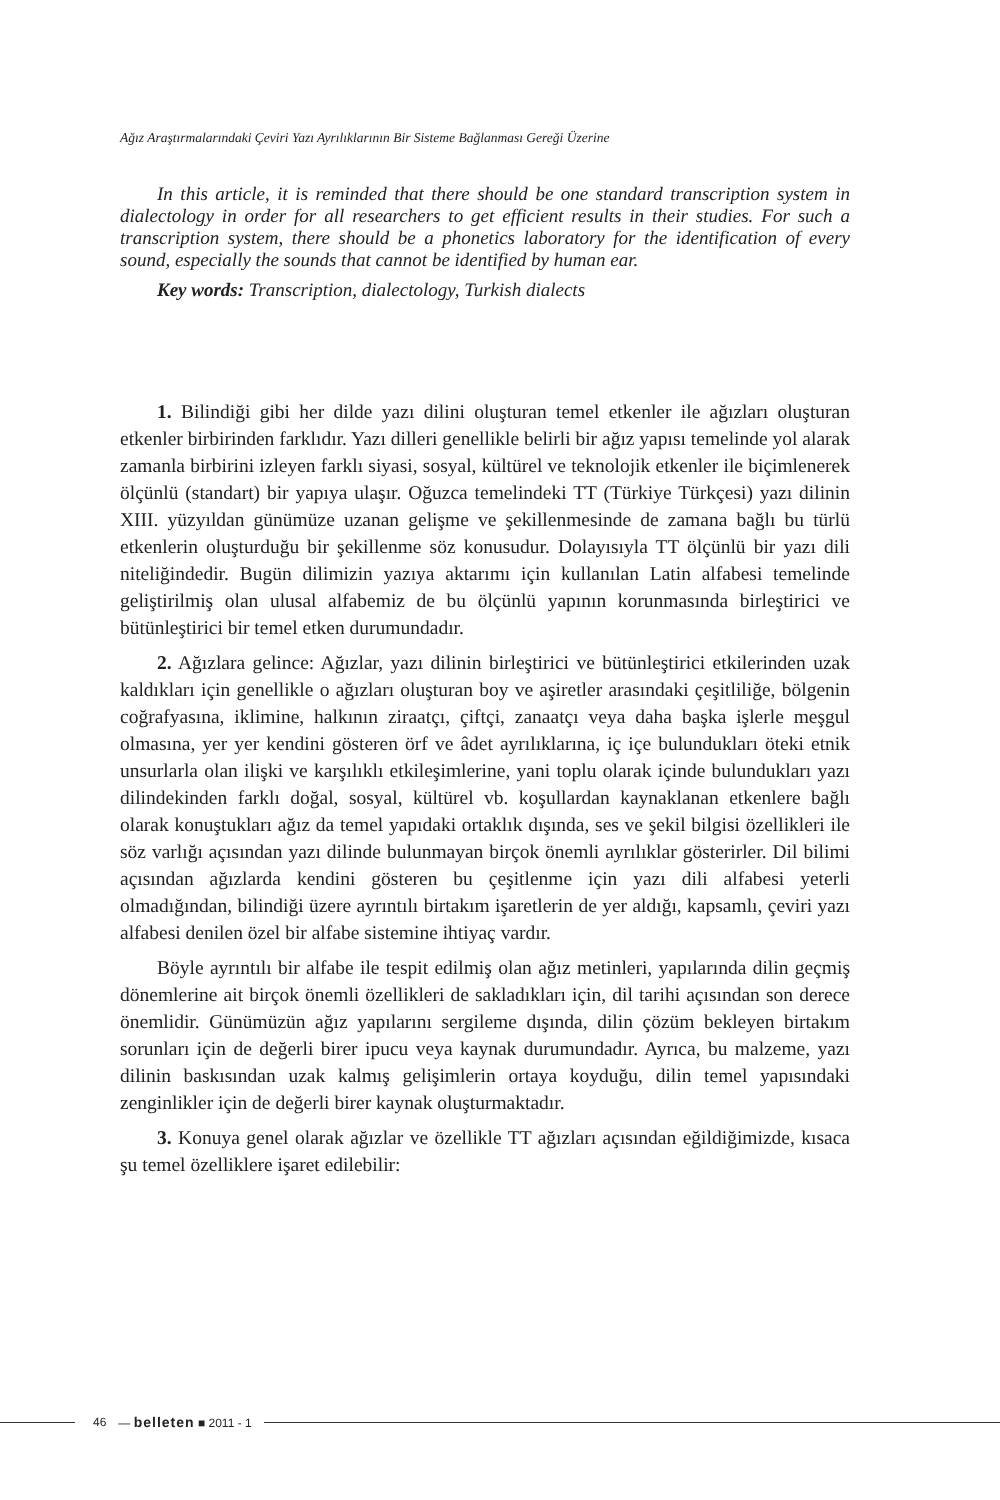Ağız Araştırmalarındaki Çeviri Yazı Ayrılıklarının Bir Sisteme Bağlanması Gereği Üzerine
In this article, it is reminded that there should be one standard transcription system in dialectology in order for all researchers to get efficient results in their studies. For such a transcription system, there should be a phonetics laboratory for the identification of every sound, especially the sounds that cannot be identified by human ear.
Key words: Transcription, dialectology, Turkish dialects
1. Bilindiği gibi her dilde yazı dilini oluşturan temel etkenler ile ağızları oluşturan etkenler birbirinden farklıdır. Yazı dilleri genellikle belirli bir ağız yapısı temelinde yol alarak zamanla birbirini izleyen farklı siyasi, sosyal, kültürel ve teknolojik etkenler ile biçimlenerek ölçünlü (standart) bir yapıya ulaşır. Oğuzca temelindeki TT (Türkiye Türkçesi) yazı dilinin XIII. yüzyıldan günümüze uzanan gelişme ve şekillenmesinde de zamana bağlı bu türlü etkenlerin oluşturduğu bir şekillenme söz konusudur. Dolayısıyla TT ölçünlü bir yazı dili niteliğindedir. Bugün dilimizin yazıya aktarımı için kullanılan Latin alfabesi temelinde geliştirilmiş olan ulusal alfabemiz de bu ölçünlü yapının korunmasında birleştirici ve bütünleştirici bir temel etken durumundadır.
2. Ağızlara gelince: Ağızlar, yazı dilinin birleştirici ve bütünleştirici etkilerinden uzak kaldıkları için genellikle o ağızları oluşturan boy ve aşiretler arasındaki çeşitliliğe, bölgenin coğrafyasına, iklimine, halkının ziraatçı, çiftçi, zanaatçı veya daha başka işlerle meşgul olmasına, yer yer kendini gösteren örf ve âdet ayrılıklarına, iç içe bulundukları öteki etnik unsurlarla olan ilişki ve karşılıklı etkileşimlerine, yani toplu olarak içinde bulundukları yazı dilindekinden farklı doğal, sosyal, kültürel vb. koşullardan kaynaklanan etkenlere bağlı olarak konuştukları ağız da temel yapıdaki ortaklık dışında, ses ve şekil bilgisi özellikleri ile söz varlığı açısından yazı dilinde bulunmayan birçok önemli ayrılıklar gösterirler. Dil bilimi açısından ağızlarda kendini gösteren bu çeşitlenme için yazı dili alfabesi yeterli olmadığından, bilindiği üzere ayrıntılı birtakım işaretlerin de yer aldığı, kapsamlı, çeviri yazı alfabesi denilen özel bir alfabe sistemine ihtiyaç vardır.
Böyle ayrıntılı bir alfabe ile tespit edilmiş olan ağız metinleri, yapılarında dilin geçmiş dönemlerine ait birçok önemli özellikleri de sakladıkları için, dil tarihi açısından son derece önemlidir. Günümüzün ağız yapılarını sergileme dışında, dilin çözüm bekleyen birtakım sorunları için de değerli birer ipucu veya kaynak durumundadır. Ayrıca, bu malzeme, yazı dilinin baskısından uzak kalmış gelişimlerin ortaya koyduğu, dilin temel yapısındaki zenginlikler için de değerli birer kaynak oluşturmaktadır.
3. Konuya genel olarak ağızlar ve özellikle TT ağızları açısından eğildiğimizde, kısaca şu temel özelliklere işaret edilebilir:
46 — belleten ■ 2011 - 1